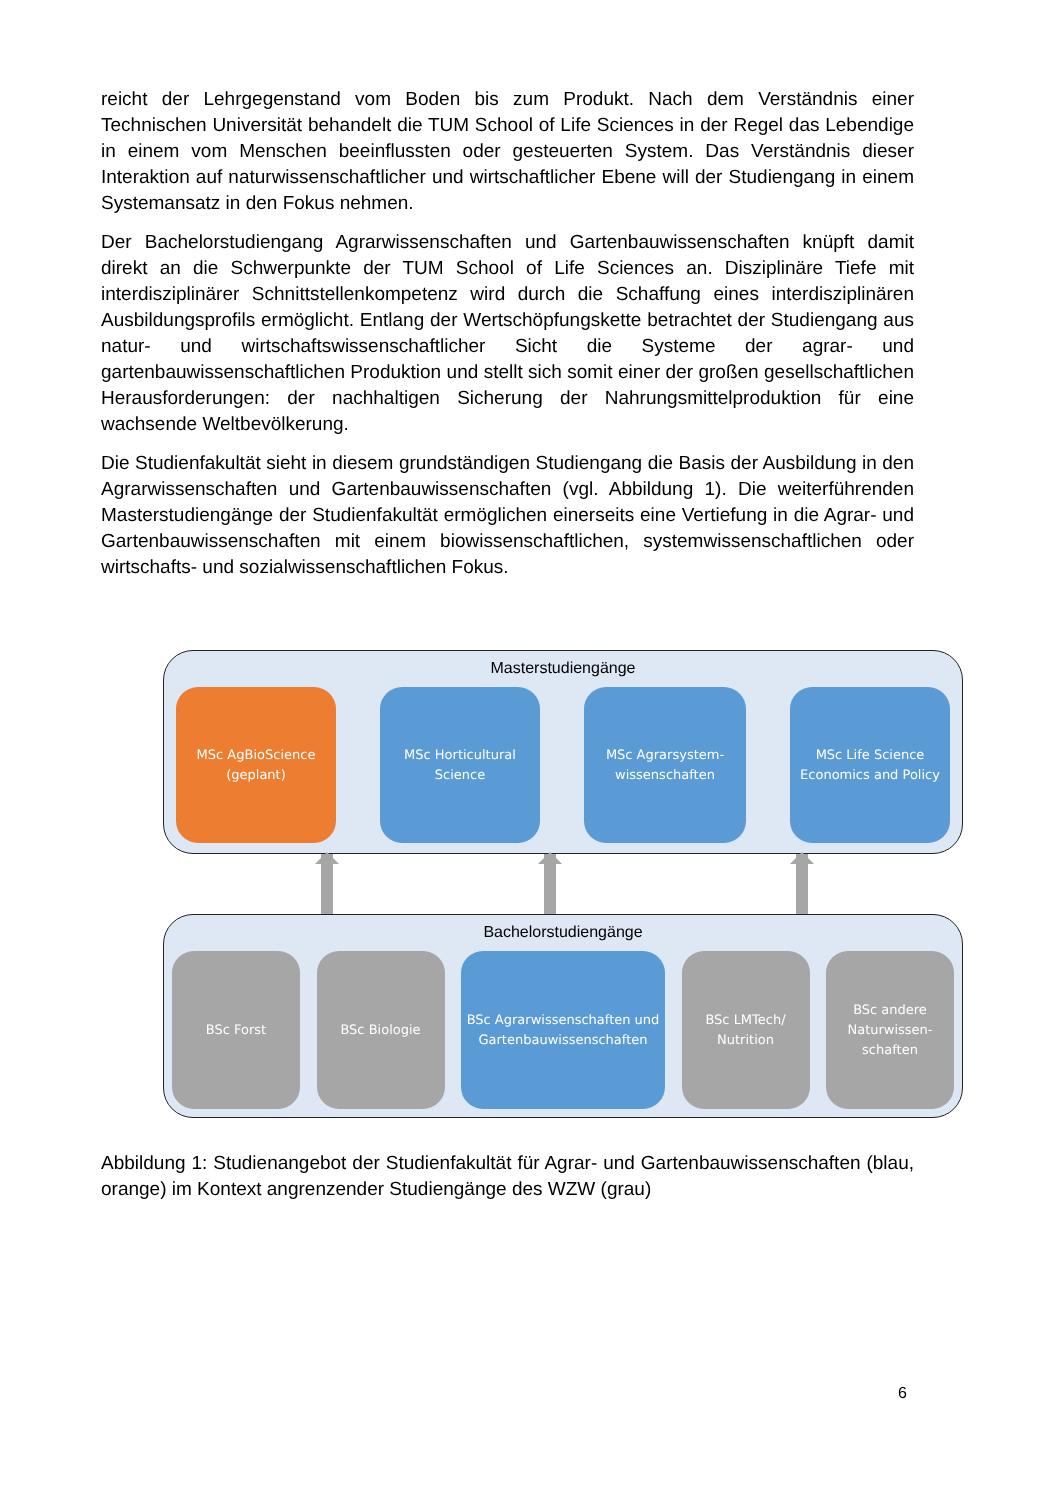reicht der Lehrgegenstand vom Boden bis zum Produkt. Nach dem Verständnis einer Technischen Universität behandelt die TUM School of Life Sciences in der Regel das Lebendige in einem vom Menschen beeinflussten oder gesteuerten System. Das Verständnis dieser Interaktion auf naturwissenschaftlicher und wirtschaftlicher Ebene will der Studiengang in einem Systemansatz in den Fokus nehmen.
Der Bachelorstudiengang Agrarwissenschaften und Gartenbauwissenschaften knüpft damit direkt an die Schwerpunkte der TUM School of Life Sciences an. Disziplinäre Tiefe mit interdisziplinärer Schnittstellenkompetenz wird durch die Schaffung eines interdisziplinären Ausbildungsprofils ermöglicht. Entlang der Wertschöpfungskette betrachtet der Studiengang aus natur- und wirtschaftswissenschaftlicher Sicht die Systeme der agrar- und gartenbauwissenschaftlichen Produktion und stellt sich somit einer der großen gesellschaftlichen Herausforderungen: der nachhaltigen Sicherung der Nahrungsmittelproduktion für eine wachsende Weltbevölkerung.
Die Studienfakultät sieht in diesem grundständigen Studiengang die Basis der Ausbildung in den Agrarwissenschaften und Gartenbauwissenschaften (vgl. Abbildung 1). Die weiterführenden Masterstudiengänge der Studienfakultät ermöglichen einerseits eine Vertiefung in die Agrar- und Gartenbauwissenschaften mit einem biowissenschaftlichen, systemwissenschaftlichen oder wirtschafts- und sozialwissenschaftlichen Fokus.
Masterstudiengänge
MSc AgBioScience
(geplant)
MSc Horticultural
Science
MSc Agrarsystem-
wissenschaften
MSc Life Science
Economics and Policy
Bachelorstudiengänge
BSc Forst BSc Biologie BSc Agrarwissenschaften und
Gartenbauwissenschaften
BSc LMTech/
Nutrition
BSc andere
Naturwissen-
schaften
Abbildung 1: Studienangebot der Studienfakultät für Agrar- und Gartenbauwissenschaften (blau, orange) im Kontext angrenzender Studiengänge des WZW (grau)
6